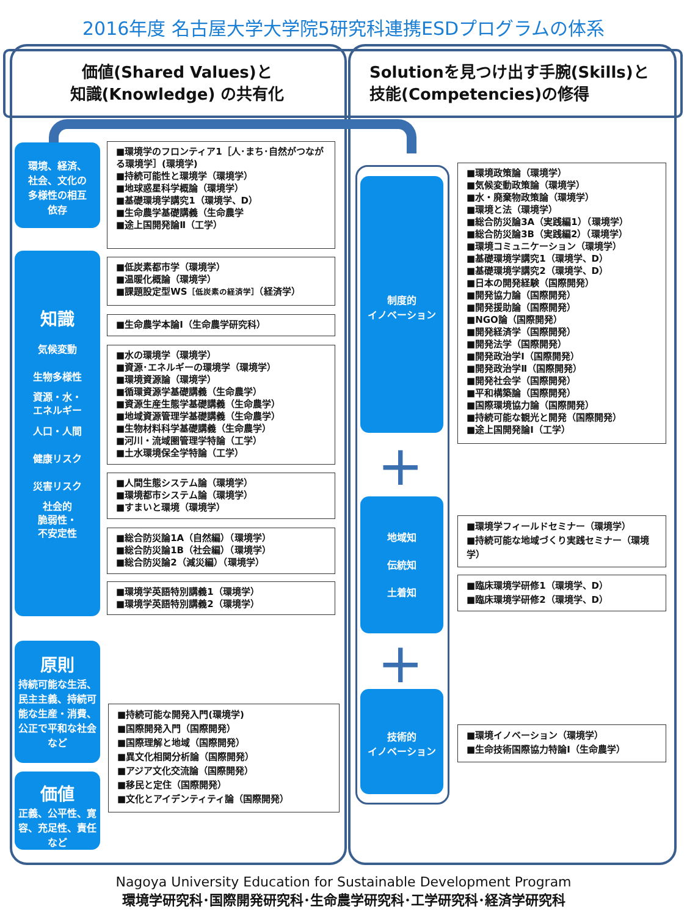2016年度 名古屋大学大学院5研究科連携ESDプログラムの体系
価値(Shared Values)と
知識(Knowledge) の共有化
Solutionを見つけ出す手腕(Skills)と
技能(Competencies)の修得
環境、経済、
社会、文化の
多様性の相互
依存
知識
気候変動
生物多様性
資源・水・
エネルギー
人口・人間
健康リスク
災害リスク
社会的
脆弱性・
不安定性
原則
持続可能な生活、民主主義、持続可能な生産・消費、公正で平和な社会など
価値
正義、公平性、寛容、充足性、責任など
■環境学のフロンティア1［人･まち･自然がつながる環境学］(環境学)
■持続可能性と環境学（環境学）
■地球惑星科学概論（環境学）
■基礎環境学講究1（環境学、D）
■生命農学基礎講義（生命農学
■途上国開発論Ⅱ（工学）
■低炭素都市学（環境学）
■温暖化概論（環境学）
■課題設定型WS［低炭素の経済学］（経済学）
■生命農学本論Ⅰ（生命農学研究科）
■水の環境学（環境学）
■資源･エネルギーの環境学（環境学）
■環境資源論（環境学）
■循環資源学基礎講義（生命農学）
■資源生産生態学基礎講義（生命農学）
■地域資源管理学基礎講義（生命農学）
■生物材料科学基礎講義（生命農学）
■河川・流域圏管理学特論（工学）
■土水環境保全学特論（工学）
■人間生態システム論（環境学）
■環境都市システム論（環境学）
■すまいと環境（環境学）
■総合防災論1A（自然編）（環境学）
■総合防災論1B（社会編）（環境学）
■総合防災論2（減災編）（環境学）
■環境学英語特別講義1（環境学）
■環境学英語特別講義2（環境学）
■持続可能な開発入門(環境学)
■国際開発入門（国際開発）
■国際理解と地域（国際開発）
■異文化相関分析論（国際開発）
■アジア文化交流論（国際開発）
■移民と定住（国際開発）
■文化とアイデンティティ論（国際開発）
制度的
イノベーション
+
地域知
伝統知
土着知
+
技術的
イノベーション
■環境政策論（環境学）
■気候変動政策論（環境学）
■水・廃棄物政策論（環境学）
■環境と法（環境学）
■総合防災論3A（実践編1）（環境学）
■総合防災論3B（実践編2）（環境学）
■環境コミュニケーション（環境学）
■基礎環境学講究1（環境学、D）
■基礎環境学講究2（環境学、D）
■日本の開発経験（国際開発）
■開発協力論（国際開発）
■開発援助論（国際開発）
■NGO論（国際開発）
■開発経済学（国際開発）
■開発法学（国際開発）
■開発政治学Ⅰ（国際開発）
■開発政治学Ⅱ（国際開発）
■開発社会学（国際開発）
■平和構築論（国際開発）
■国際環境協力論（国際開発）
■持続可能な観光と開発（国際開発）
■途上国開発論Ⅰ（工学）
■環境学フィールドセミナー（環境学）
■持続可能な地域づくり実践セミナー（環境学）
■臨床環境学研修1（環境学、D）
■臨床環境学研修2（環境学、D）
■環境イノベーション（環境学）
■生命技術国際協力特論Ⅰ（生命農学）
Nagoya University Education for Sustainable Development Program
環境学研究科･国際開発研究科･生命農学研究科･工学研究科･経済学研究科